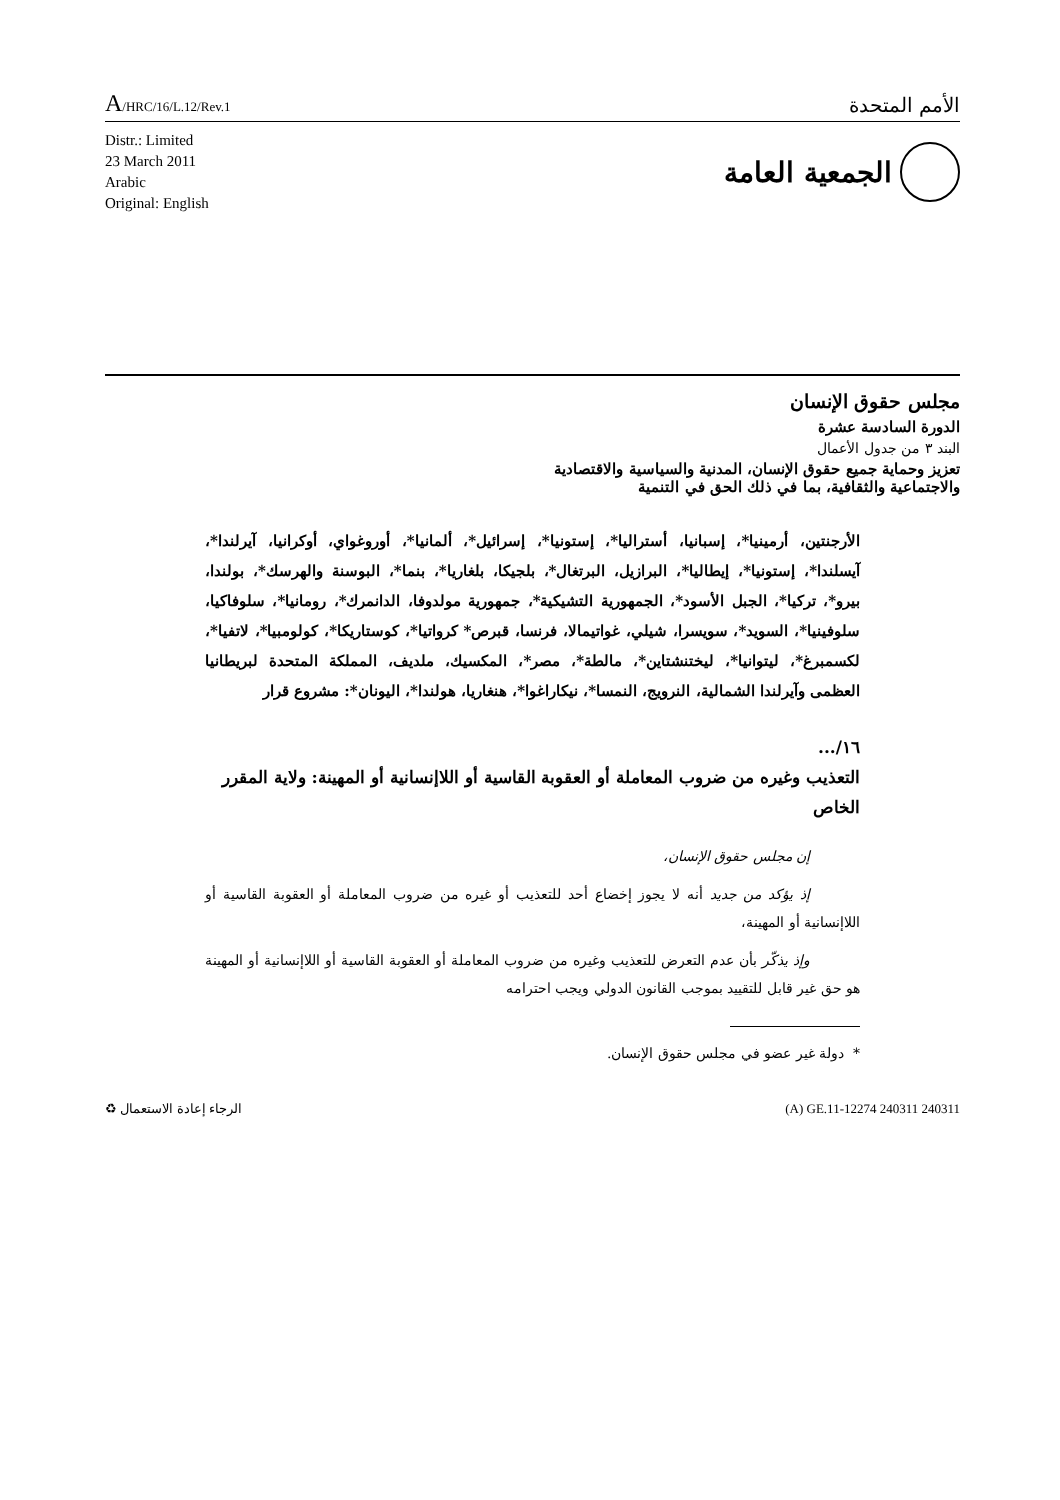A/HRC/16/L.12/Rev.1
الأمم المتحدة
Distr.: Limited
23 March 2011
Arabic
Original: English
الجمعية العامة
مجلس حقوق الإنسان
الدورة السادسة عشرة
البند ٣ من جدول الأعمال
تعزيز وحماية جميع حقوق الإنسان، المدنية والسياسية والاقتصادية
والاجتماعية والثقافية، بما في ذلك الحق في التنمية
الأرجنتين، أرمينيا*، إسبانيا، أستراليا*، إستونيا*، إسرائيل*، ألمانيا*، أوروغواي، أوكرانيا، آيرلندا*، آيسلندا*، إستونيا*، إيطاليا*، البرازيل، البرتغال*، بلجيكا، بلغاريا*، بنما*، البوسنة والهرسك*، بولندا، بيرو*، تركيا*، الجبل الأسود*، الجمهورية التشيكية*، جمهورية مولدوفا، الدانمرك*، رومانيا*، سلوفاكيا، سلوفينيا*، السويد*، سويسرا، شيلي، غواتيمالا، فرنسا، قبرص* كرواتيا*، كوستاريكا*، كولومبيا*، لاتفيا*، لكسمبرغ*، ليتوانيا*، ليختنشتاين*، مالطة*، مصر*، المكسيك، ملديف، المملكة المتحدة لبريطانيا العظمى وآيرلندا الشمالية، النرويج، النمسا*، نيكاراغوا*، هنغاريا، هولندا*، اليونان*: مشروع قرار
١٦/...
التعذيب وغيره من ضروب المعاملة أو العقوبة القاسية أو اللاإنسانية أو المهينة: ولاية المقرر الخاص
إن مجلس حقوق الإنسان،
إذ يؤكد من جديد أنه لا يجوز إخضاع أحد للتعذيب أو غيره من ضروب المعاملة أو العقوبة القاسية أو اللاإنسانية أو المهينة،
وإذ يذكّر بأن عدم التعرض للتعذيب وغيره من ضروب المعاملة أو العقوبة القاسية أو اللاإنسانية أو المهينة هو حق غير قابل للتقييد بموجب القانون الدولي ويجب احترامه
* دولة غير عضو في مجلس حقوق الإنسان.
الرجاء إعادة الاستعمال ♻ (A) GE.11-12274 240311 240311